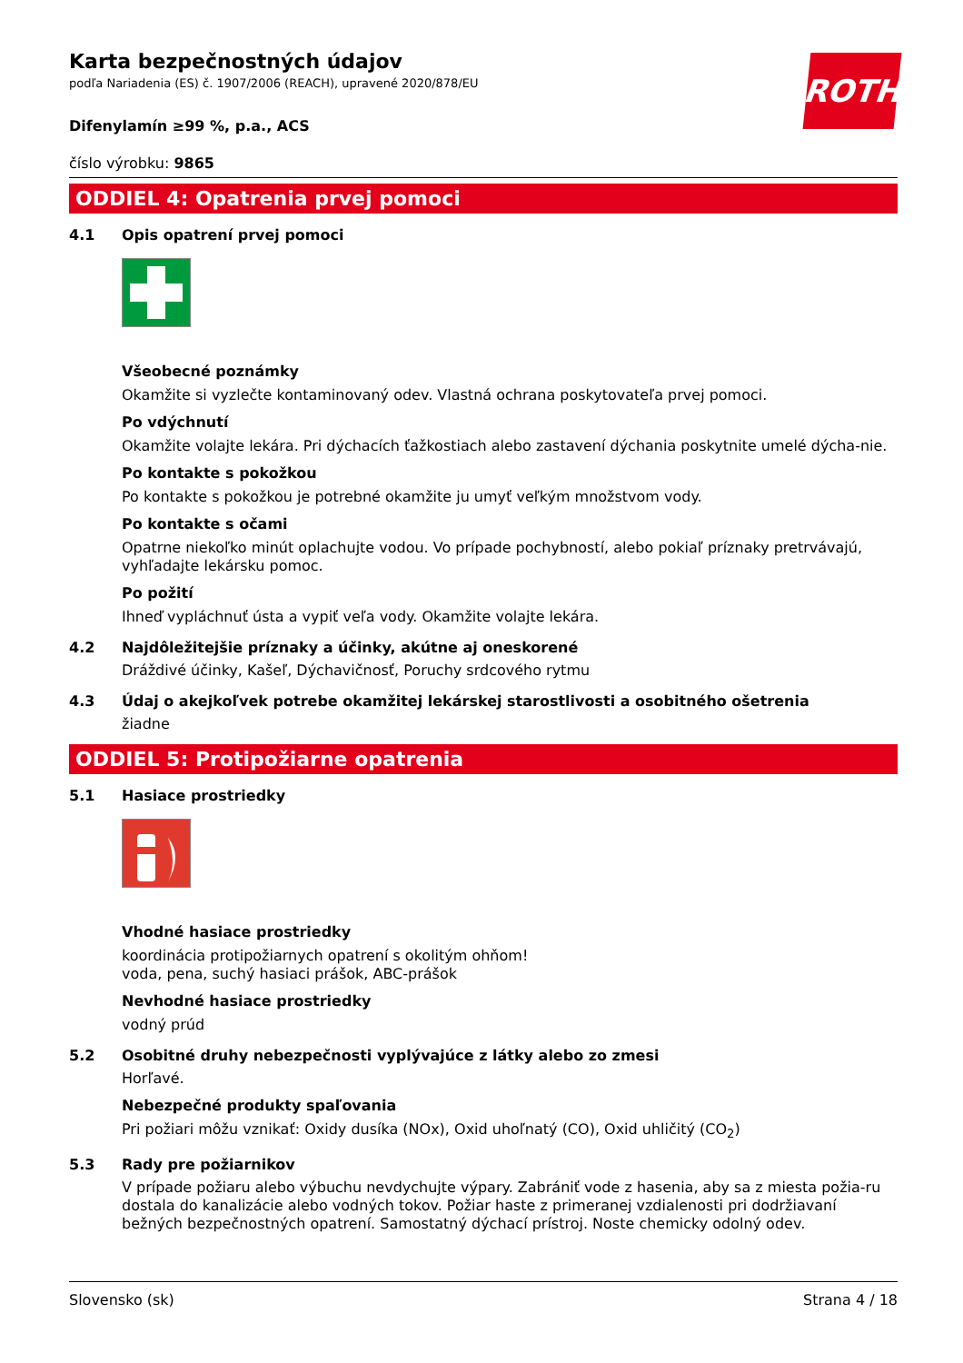Karta bezpečnostných údajov
podľa Nariadenia (ES) č. 1907/2006 (REACH), upravené 2020/878/EU
ROTH
Difenylamín ≥99 %, p.a., ACS
číslo výrobku: 9865
ODDIEL 4: Opatrenia prvej pomoci
4.1 Opis opatrení prvej pomoci
Všeobecné poznámky
Okamžite si vyzlečte kontaminovaný odev. Vlastná ochrana poskytovateľa prvej pomoci.
Po vdýchnutí
Okamžite volajte lekára. Pri dýchacích ťažkostiach alebo zastavení dýchania poskytnite umelé dýcha-nie.
Po kontakte s pokožkou
Po kontakte s pokožkou je potrebné okamžite ju umyť veľkým množstvom vody.
Po kontakte s očami
Opatrne niekoľko minút oplachujte vodou. Vo prípade pochybností, alebo pokiaľ príznaky pretrvávajú, vyhľadajte lekársku pomoc.
Po požití
Ihneď vypláchnuť ústa a vypiť veľa vody. Okamžite volajte lekára.
4.2 Najdôležitejšie príznaky a účinky, akútne aj oneskorené
Dráždivé účinky, Kašeľ, Dýchavičnosť, Poruchy srdcového rytmu
4.3 Údaj o akejkoľvek potrebe okamžitej lekárskej starostlivosti a osobitného ošetrenia
žiadne
ODDIEL 5: Protipožiarne opatrenia
5.1 Hasiace prostriedky
Vhodné hasiace prostriedky
koordinácia protipožiarnych opatrení s okolitým ohňom!
voda, pena, suchý hasiaci prášok, ABC-prášok
Nevhodné hasiace prostriedky
vodný prúd
5.2 Osobitné druhy nebezpečnosti vyplývajúce z látky alebo zo zmesi
Horľavé.
Nebezpečné produkty spaľovania
Pri požiari môžu vznikať: Oxidy dusíka (NOx), Oxid uhoľnatý (CO), Oxid uhličitý (CO<sub>2</sub>)
5.3 Rady pre požiarnikov
V prípade požiaru alebo výbuchu nevdychujte výpary. Zabrániť vode z hasenia, aby sa z miesta požia-ru dostala do kanalizácie alebo vodných tokov. Požiar haste z primeranej vzdialenosti pri dodržiavaní bežných bezpečnostných opatrení. Samostatný dýchací prístroj. Noste chemicky odolný odev.
Slovensko (sk) Strana 4 / 18